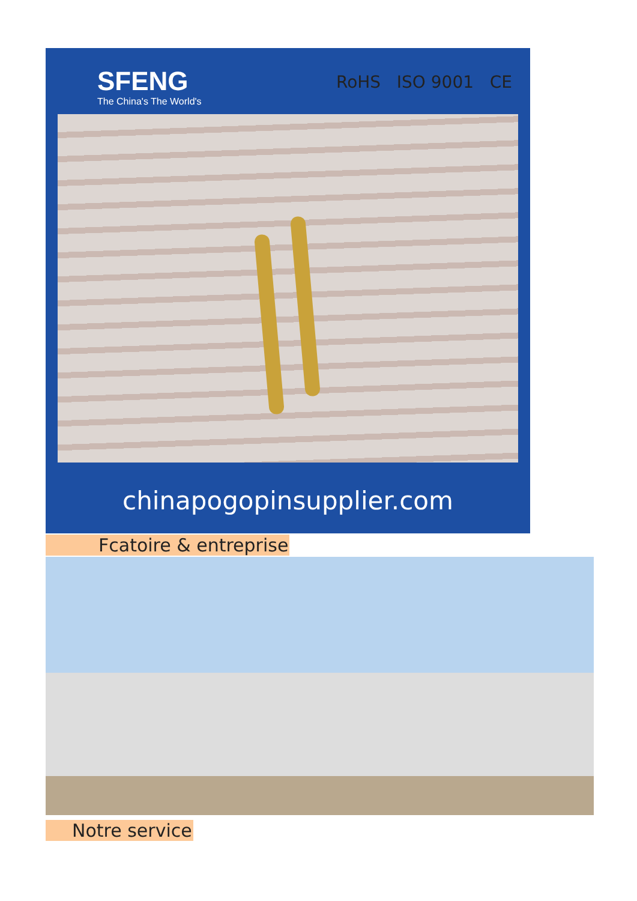SFENG
The China's The World's
RoHS ISO 9001 CE
chinapogopinsupplier.com
Fcatoire & entreprise
Notre service